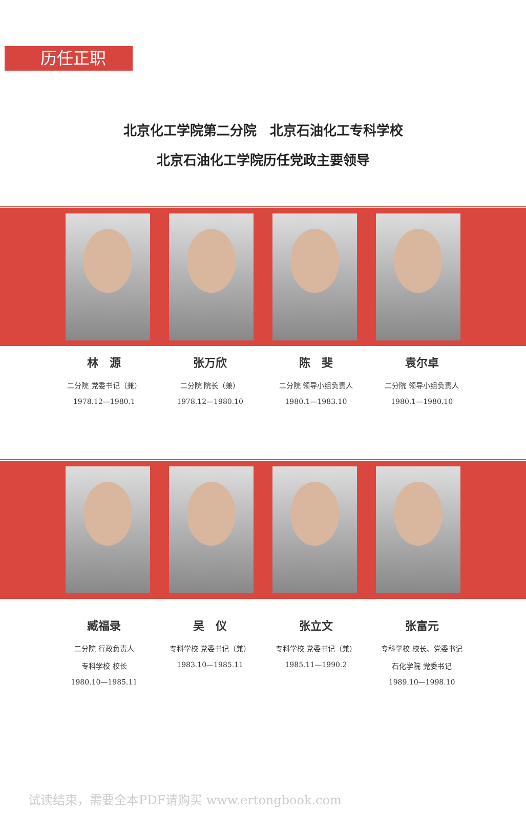历任正职
北京化工学院第二分院　北京石油化工专科学校
北京石油化工学院历任党政主要领导
林　源
二分院 党委书记（兼）
1978.12—1980.1
张万欣
二分院 院长（兼）
1978.12—1980.10
陈　斐
二分院 领导小组负责人
1980.1—1983.10
袁尔卓
二分院 领导小组负责人
1980.1—1980.10
臧福录
二分院 行政负责人
专科学校 校长
1980.10—1985.11
吴　仪
专科学校 党委书记（兼）
1983.10—1985.11
张立文
专科学校 党委书记（兼）
1985.11—1990.2
张富元
专科学校 校长、党委书记
石化学院 党委书记
1989.10—1998.10
试读结束，需要全本PDF请购买 www.ertongbook.com